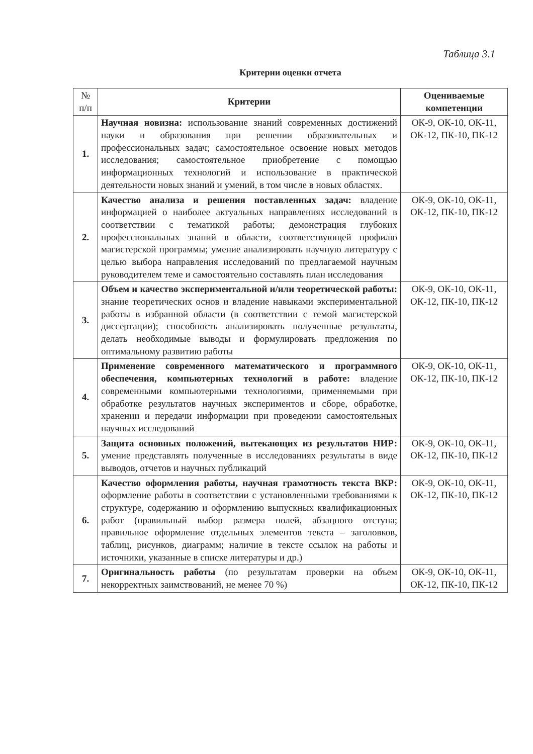Таблица 3.1
Критерии оценки отчета
| № п/п | Критерии | Оцениваемые компетенции |
| --- | --- | --- |
| 1. | Научная новизна: использование знаний современных достижений науки и образования при решении образовательных и профессиональных задач; самостоятельное освоение новых методов исследования; самостоятельное приобретение с помощью информационных технологий и использование в практической деятельности новых знаний и умений, в том числе в новых областях. | ОК-9, ОК-10, ОК-11, ОК-12, ПК-10, ПК-12 |
| 2. | Качество анализа и решения поставленных задач: владение информацией о наиболее актуальных направлениях исследований в соответствии с тематикой работы; демонстрация глубоких профессиональных знаний в области, соответствующей профилю магистерской программы; умение анализировать научную литературу с целью выбора направления исследований по предлагаемой научным руководителем теме и самостоятельно составлять план исследования | ОК-9, ОК-10, ОК-11, ОК-12, ПК-10, ПК-12 |
| 3. | Объем и качество экспериментальной и/или теоретической работы: знание теоретических основ и владение навыками экспериментальной работы в избранной области (в соответствии с темой магистерской диссертации); способность анализировать полученные результаты, делать необходимые выводы и формулировать предложения по оптимальному развитию работы | ОК-9, ОК-10, ОК-11, ОК-12, ПК-10, ПК-12 |
| 4. | Применение современного математического и программного обеспечения, компьютерных технологий в работе: владение современными компьютерными технологиями, применяемыми при обработке результатов научных экспериментов и сборе, обработке, хранении и передачи информации при проведении самостоятельных научных исследований | ОК-9, ОК-10, ОК-11, ОК-12, ПК-10, ПК-12 |
| 5. | Защита основных положений, вытекающих из результатов НИР: умение представлять полученные в исследованиях результаты в виде выводов, отчетов и научных публикаций | ОК-9, ОК-10, ОК-11, ОК-12, ПК-10, ПК-12 |
| 6. | Качество оформления работы, научная грамотность текста ВКР: оформление работы в соответствии с установленными требованиями к структуре, содержанию и оформлению выпускных квалификационных работ (правильный выбор размера полей, абзацного отступа; правильное оформление отдельных элементов текста – заголовков, таблиц, рисунков, диаграмм; наличие в тексте ссылок на работы и источники, указанные в списке литературы и др.) | ОК-9, ОК-10, ОК-11, ОК-12, ПК-10, ПК-12 |
| 7. | Оригинальность работы (по результатам проверки на объем некорректных заимствований, не менее 70 %) | ОК-9, ОК-10, ОК-11, ОК-12, ПК-10, ПК-12 |